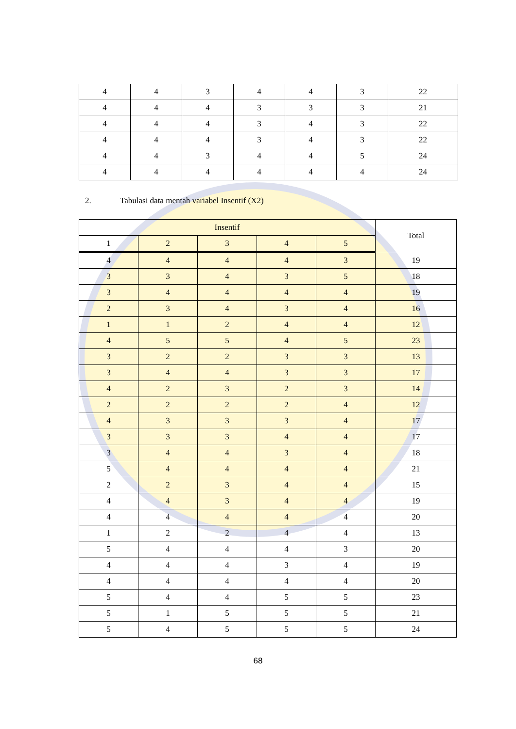| 4 | 4 | 3 | 4 | 4 | 3 | 22 |
| 4 | 4 | 4 | 3 | 3 | 3 | 21 |
| 4 | 4 | 4 | 3 | 4 | 3 | 22 |
| 4 | 4 | 4 | 3 | 4 | 3 | 22 |
| 4 | 4 | 3 | 4 | 4 | 5 | 24 |
| 4 | 4 | 4 | 4 | 4 | 4 | 24 |
2. Tabulasi data mentah variabel Insentif (X2)
| Insentif | | | | | Total |
| --- | --- | --- | --- | --- | --- |
| 1 | 2 | 3 | 4 | 5 | |
| 4 | 4 | 4 | 4 | 3 | 19 |
| 3 | 3 | 4 | 3 | 5 | 18 |
| 3 | 4 | 4 | 4 | 4 | 19 |
| 2 | 3 | 4 | 3 | 4 | 16 |
| 1 | 1 | 2 | 4 | 4 | 12 |
| 4 | 5 | 5 | 4 | 5 | 23 |
| 3 | 2 | 2 | 3 | 3 | 13 |
| 3 | 4 | 4 | 3 | 3 | 17 |
| 4 | 2 | 3 | 2 | 3 | 14 |
| 2 | 2 | 2 | 2 | 4 | 12 |
| 4 | 3 | 3 | 3 | 4 | 17 |
| 3 | 3 | 3 | 4 | 4 | 17 |
| 3 | 4 | 4 | 3 | 4 | 18 |
| 5 | 4 | 4 | 4 | 4 | 21 |
| 2 | 2 | 3 | 4 | 4 | 15 |
| 4 | 4 | 3 | 4 | 4 | 19 |
| 4 | 4 | 4 | 4 | 4 | 20 |
| 1 | 2 | 2 | 4 | 4 | 13 |
| 5 | 4 | 4 | 4 | 3 | 20 |
| 4 | 4 | 4 | 3 | 4 | 19 |
| 4 | 4 | 4 | 4 | 4 | 20 |
| 5 | 4 | 4 | 5 | 5 | 23 |
| 5 | 1 | 5 | 5 | 5 | 21 |
| 5 | 4 | 5 | 5 | 5 | 24 |
68